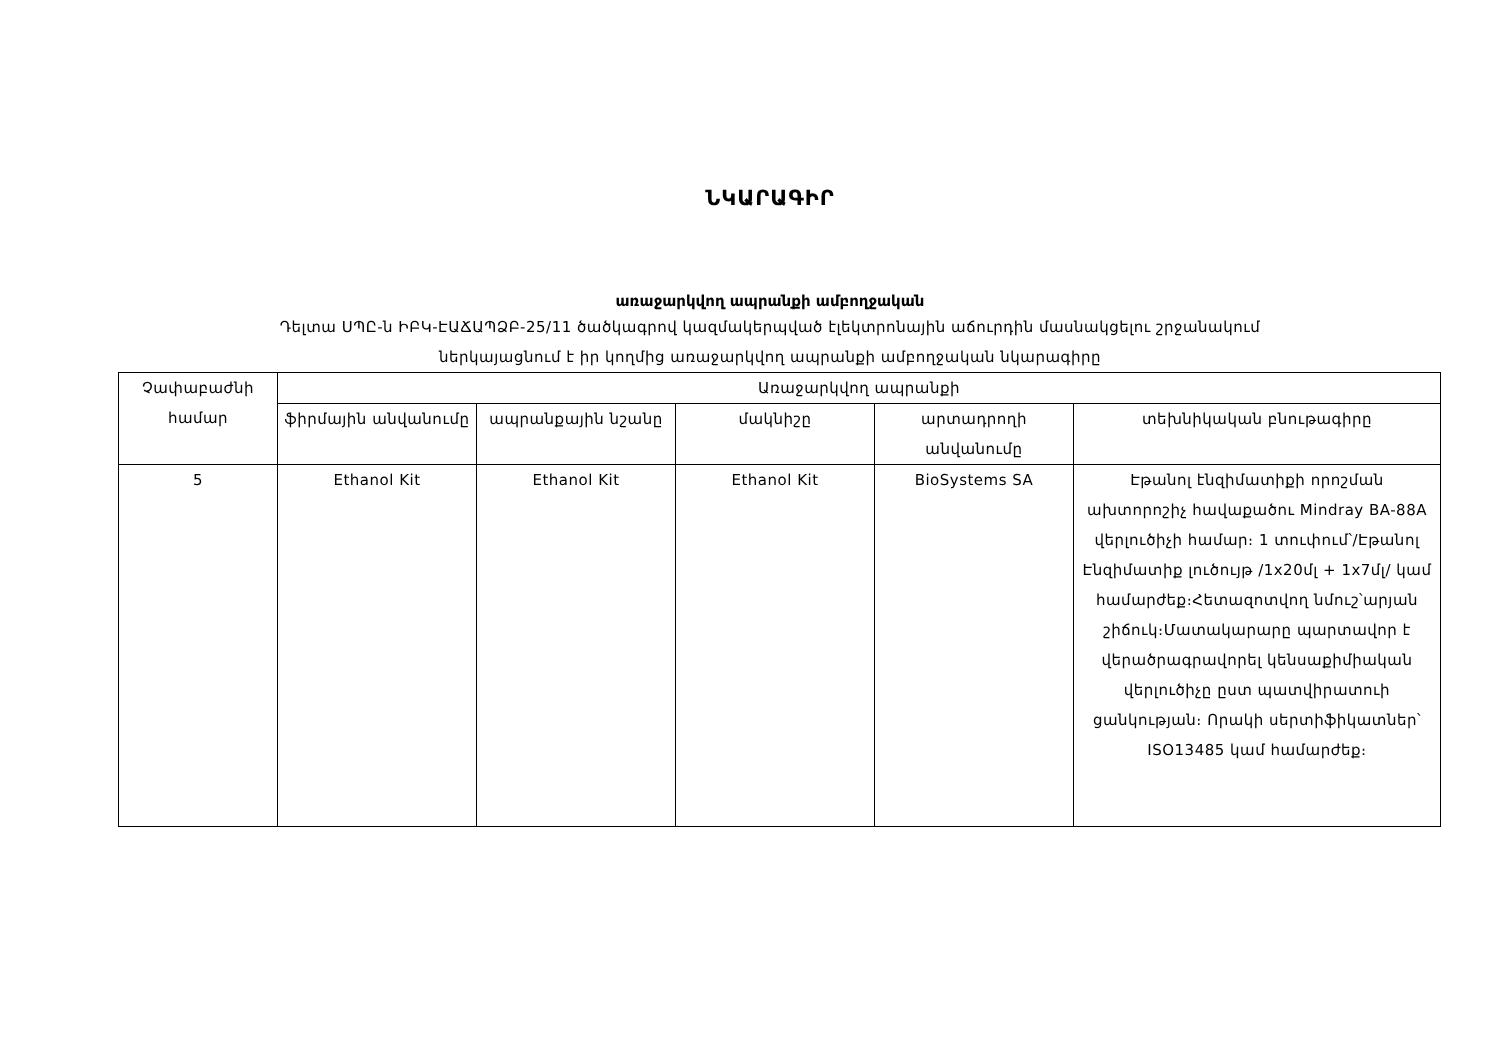ՆԿԱՐԱԳԻՐ
առաջարկվող ապրանքի ամբողջական
Դելտա ՍՊԸ-ն ԻԲԿ-ԷԱՃԱՊՁԲ-25/11 ծածկագրով կազմակերպված էլեկտրոնային աճուրդին մասնակցելու շրջանակում
ներկայացնում է իր կողմից առաջարկվող ապրանքի ամբողջական նկարագիրը
| Չափաբաժնի համար | Առաջարկվող ապրանքի | | | | |
| --- | --- | --- | --- | --- | --- |
| | ֆիրմային անվանումը | ապրանքային նշանը | մակնիշը | արտադրողի անվանումը | տեխնիկական բնութագիրը |
| 5 | Ethanol Kit | Ethanol Kit | Ethanol Kit | BioSystems SA | Էթանոլ էնզիմատիքի որոշման ախտորոշիչ հավաքածու Mindray BA-88A վերլուծիչի համար։ 1 տուփում՝/Էթանոլ Էնզիմատիք լուծույթ /1x20մլ + 1x7մլ/ կամ համարժեք։Հետազոտվող նմուշ՝արյան շիճուկ։Մատակարարը պարտավոր է վերածրագրավորել կենսաքիմիական վերլուծիչը ըստ պատվիրատուի ցանկության։ Որակի սերտիֆիկատներ՝ ISO13485 կամ համարժեք։ |